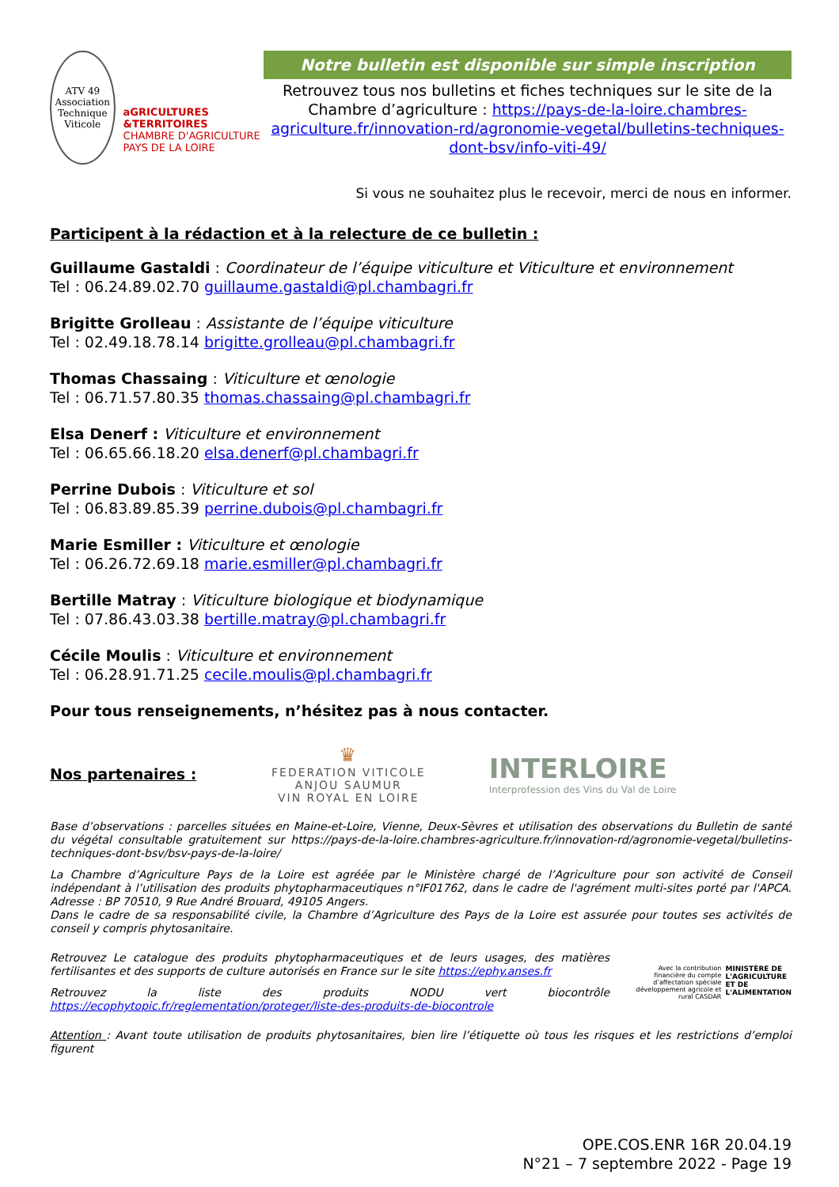ATV 49
Association Technique Viticole
aGRICULTURES &TERRITOIRES
CHAMBRE D'AGRICULTURE PAYS DE LA LOIRE
Notre bulletin est disponible sur simple inscription
Retrouvez tous nos bulletins et fiches techniques sur le site de la Chambre d’agriculture : https://pays-de-la-loire.chambres-agriculture.fr/innovation-rd/agronomie-vegetal/bulletins-techniques-dont-bsv/info-viti-49/
Si vous ne souhaitez plus le recevoir, merci de nous en informer.
Participent à la rédaction et à la relecture de ce bulletin :
Guillaume Gastaldi : Coordinateur de l’équipe viticulture et Viticulture et environnement
Tel : 06.24.89.02.70 guillaume.gastaldi@pl.chambagri.fr
Brigitte Grolleau : Assistante de l’équipe viticulture
Tel : 02.49.18.78.14 brigitte.grolleau@pl.chambagri.fr
Thomas Chassaing : Viticulture et œnologie
Tel : 06.71.57.80.35 thomas.chassaing@pl.chambagri.fr
Elsa Denerf : Viticulture et environnement
Tel : 06.65.66.18.20 elsa.denerf@pl.chambagri.fr
Perrine Dubois : Viticulture et sol
Tel : 06.83.89.85.39 perrine.dubois@pl.chambagri.fr
Marie Esmiller : Viticulture et œnologie
Tel : 06.26.72.69.18 marie.esmiller@pl.chambagri.fr
Bertille Matray : Viticulture biologique et biodynamique
Tel : 07.86.43.03.38 bertille.matray@pl.chambagri.fr
Cécile Moulis : Viticulture et environnement
Tel : 06.28.91.71.25 cecile.moulis@pl.chambagri.fr
Pour tous renseignements, n’hésitez pas à nous contacter.
Nos partenaires :
♛
FEDERATION VITICOLE
ANJOU SAUMUR
VIN ROYAL EN LOIRE
INTERLOIRE
Interprofession des Vins du Val de Loire
Base d’observations : parcelles situées en Maine-et-Loire, Vienne, Deux-Sèvres et utilisation des observations du Bulletin de santé du végétal consultable gratuitement sur https://pays-de-la-loire.chambres-agriculture.fr/innovation-rd/agronomie-vegetal/bulletins-techniques-dont-bsv/bsv-pays-de-la-loire/
La Chambre d’Agriculture Pays de la Loire est agréée par le Ministère chargé de l’Agriculture pour son activité de Conseil indépendant à l’utilisation des produits phytopharmaceutiques n°IF01762, dans le cadre de l'agrément multi-sites porté par l'APCA. Adresse : BP 70510, 9 Rue André Brouard, 49105 Angers.
Dans le cadre de sa responsabilité civile, la Chambre d’Agriculture des Pays de la Loire est assurée pour toutes ses activités de conseil y compris phytosanitaire.
Retrouvez Le catalogue des produits phytopharmaceutiques et de leurs usages, des matières fertilisantes et des supports de culture autorisés en France sur le site https://ephy.anses.fr
Retrouvez la liste des produits NODU vert biocontrôle https://ecophytopic.fr/reglementation/proteger/liste-des-produits-de-biocontrole
Avec la contribution financière du compte d’affectation spéciale développement agricole et rural CASDAR
MINISTÈRE DE L'AGRICULTURE ET DE L'ALIMENTATION
Attention : Avant toute utilisation de produits phytosanitaires, bien lire l’étiquette où tous les risques et les restrictions d’emploi figurent
OPE.COS.ENR 16R 20.04.19
N°21 – 7 septembre 2022 - Page 19